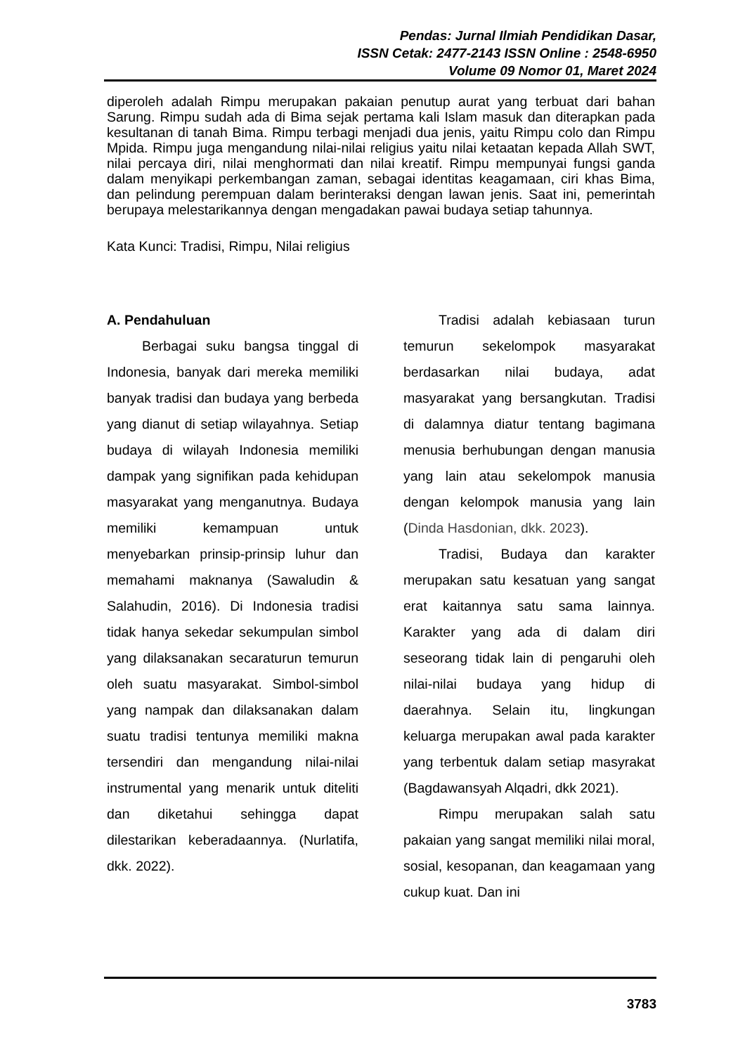Pendas: Jurnal Ilmiah Pendidikan Dasar,
ISSN Cetak: 2477-2143 ISSN Online : 2548-6950
Volume 09 Nomor 01, Maret 2024
diperoleh adalah Rimpu merupakan pakaian penutup aurat yang terbuat dari bahan Sarung. Rimpu sudah ada di Bima sejak pertama kali Islam masuk dan diterapkan pada kesultanan di tanah Bima. Rimpu terbagi menjadi dua jenis, yaitu Rimpu colo dan Rimpu Mpida. Rimpu juga mengandung nilai-nilai religius yaitu nilai ketaatan kepada Allah SWT, nilai percaya diri, nilai menghormati dan nilai kreatif. Rimpu mempunyai fungsi ganda dalam menyikapi perkembangan zaman, sebagai identitas keagamaan, ciri khas Bima, dan pelindung perempuan dalam berinteraksi dengan lawan jenis. Saat ini, pemerintah berupaya melestarikannya dengan mengadakan pawai budaya setiap tahunnya.
Kata Kunci: Tradisi, Rimpu, Nilai religius
A. Pendahuluan
Berbagai suku bangsa tinggal di Indonesia, banyak dari mereka memiliki banyak tradisi dan budaya yang berbeda yang dianut di setiap wilayahnya. Setiap budaya di wilayah Indonesia memiliki dampak yang signifikan pada kehidupan masyarakat yang menganutnya. Budaya memiliki kemampuan untuk menyebarkan prinsip-prinsip luhur dan memahami maknanya (Sawaludin & Salahudin, 2016). Di Indonesia tradisi tidak hanya sekedar sekumpulan simbol yang dilaksanakan secaraturun temurun oleh suatu masyarakat. Simbol-simbol yang nampak dan dilaksanakan dalam suatu tradisi tentunya memiliki makna tersendiri dan mengandung nilai-nilai instrumental yang menarik untuk diteliti dan diketahui sehingga dapat dilestarikan keberadaannya. (Nurlatifa, dkk. 2022).
Tradisi adalah kebiasaan turun temurun sekelompok masyarakat berdasarkan nilai budaya, adat masyarakat yang bersangkutan. Tradisi di dalamnya diatur tentang bagimana menusia berhubungan dengan manusia yang lain atau sekelompok manusia dengan kelompok manusia yang lain (Dinda Hasdonian, dkk. 2023).
Tradisi, Budaya dan karakter merupakan satu kesatuan yang sangat erat kaitannya satu sama lainnya. Karakter yang ada di dalam diri seseorang tidak lain di pengaruhi oleh nilai-nilai budaya yang hidup di daerahnya. Selain itu, lingkungan keluarga merupakan awal pada karakter yang terbentuk dalam setiap masyrakat (Bagdawansyah Alqadri, dkk 2021).
Rimpu merupakan salah satu pakaian yang sangat memiliki nilai moral, sosial, kesopanan, dan keagamaan yang cukup kuat. Dan ini
3783